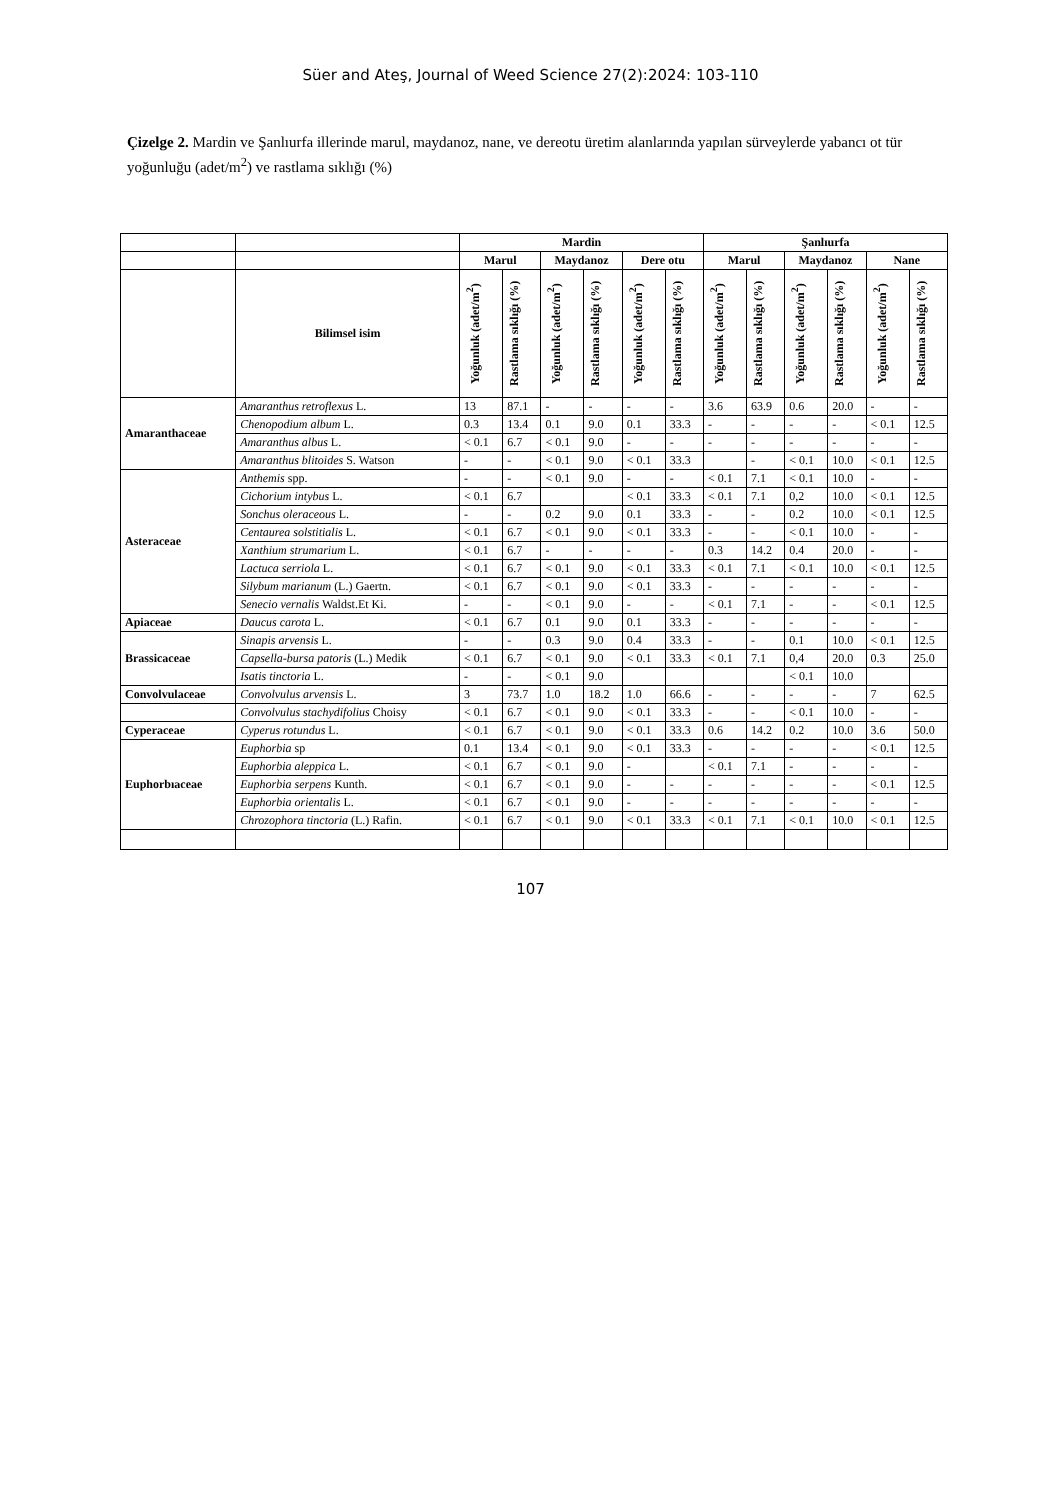Süer and Ateş, Journal of Weed Science 27(2):2024: 103-110
Çizelge 2. Mardin ve Şanlıurfa illerinde marul, maydanoz, nane, ve dereotu üretim alanlarında yapılan sürveylerde yabancı ot tür yoğunluğu (adet/m<sup>2</sup>) ve rastlama sıklığı (%)
| | | Mardin | | | | | | Şanlıurfa | | | | | |
| | | Marul | | Maydanoz | | Dere otu | | Marul | | Maydanoz | | Nane | |
| | Bilimsel isim | Yoğunluk (adet/m<sup>2</sup>) | Rastlama sıklığı (%) | Yoğunluk (adet/m<sup>2</sup>) | Rastlama sıklığı (%) | Yoğunluk (adet/m<sup>2</sup>) | Rastlama sıklığı (%) | Yoğunluk (adet/m<sup>2</sup>) | Rastlama sıklığı (%) | Yoğunluk (adet/m<sup>2</sup>) | Rastlama sıklığı (%) | Yoğunluk (adet/m<sup>2</sup>) | Rastlama sıklığı (%) |
| Amaranthaceae | Amaranthus retroflexus L. | 13 | 87.1 | - | - | - | - | 3.6 | 63.9 | 0.6 | 20.0 | - | - |
| | Chenopodium album L. | 0.3 | 13.4 | 0.1 | 9.0 | 0.1 | 33.3 | - | - | - | - | < 0.1 | 12.5 |
| | Amaranthus albus L. | < 0.1 | 6.7 | < 0.1 | 9.0 | - | - | - | - | - | - | - | - |
| | Amaranthus blitoides S. Watson | - | - | < 0.1 | 9.0 | < 0.1 | 33.3 | | - | < 0.1 | 10.0 | < 0.1 | 12.5 |
| Asteraceae | Anthemis spp. | - | - | < 0.1 | 9.0 | - | - | < 0.1 | 7.1 | < 0.1 | 10.0 | - | - |
| | Cichorium intybus L. | < 0.1 | 6.7 | | | < 0.1 | 33.3 | < 0.1 | 7.1 | 0,2 | 10.0 | < 0.1 | 12.5 |
| | Sonchus oleraceous L. | - | - | 0.2 | 9.0 | 0.1 | 33.3 | - | - | 0.2 | 10.0 | < 0.1 | 12.5 |
| | Centaurea solstitialis L. | < 0.1 | 6.7 | < 0.1 | 9.0 | < 0.1 | 33.3 | - | - | < 0.1 | 10.0 | - | - |
| | Xanthium strumarium L. | < 0.1 | 6.7 | - | - | - | - | 0.3 | 14.2 | 0.4 | 20.0 | - | - |
| | Lactuca serriola L. | < 0.1 | 6.7 | < 0.1 | 9.0 | < 0.1 | 33.3 | < 0.1 | 7.1 | < 0.1 | 10.0 | < 0.1 | 12.5 |
| | Silybum marianum (L.) Gaertn. | < 0.1 | 6.7 | < 0.1 | 9.0 | < 0.1 | 33.3 | - | - | - | - | - | - |
| | Senecio vernalis Waldst.Et Ki. | - | - | < 0.1 | 9.0 | - | - | < 0.1 | 7.1 | - | - | < 0.1 | 12.5 |
| Apiaceae | Daucus carota L. | < 0.1 | 6.7 | 0.1 | 9.0 | 0.1 | 33.3 | - | - | - | - | - | - |
| Brassicaceae | Sinapis arvensis L. | - | - | 0.3 | 9.0 | 0.4 | 33.3 | - | - | 0.1 | 10.0 | < 0.1 | 12.5 |
| | Capsella-bursa patoris (L.) Medik | < 0.1 | 6.7 | < 0.1 | 9.0 | < 0.1 | 33.3 | < 0.1 | 7.1 | 0,4 | 20.0 | 0.3 | 25.0 |
| | Isatis tinctoria L. | - | - | < 0.1 | 9.0 | | | | | < 0.1 | 10.0 | | |
| Convolvulaceae | Convolvulus arvensis L. | 3 | 73.7 | 1.0 | 18.2 | 1.0 | 66.6 | - | - | - | - | 7 | 62.5 |
| | Convolvulus stachydifolius Choisy | < 0.1 | 6.7 | < 0.1 | 9.0 | < 0.1 | 33.3 | - | - | < 0.1 | 10.0 | - | - |
| Cyperaceae | Cyperus rotundus L. | < 0.1 | 6.7 | < 0.1 | 9.0 | < 0.1 | 33.3 | 0.6 | 14.2 | 0.2 | 10.0 | 3.6 | 50.0 |
| Euphorbıaceae | Euphorbia sp | 0.1 | 13.4 | < 0.1 | 9.0 | < 0.1 | 33.3 | - | - | - | - | < 0.1 | 12.5 |
| | Euphorbia aleppica L. | < 0.1 | 6.7 | < 0.1 | 9.0 | - | | < 0.1 | 7.1 | - | - | - | - |
| | Euphorbia serpens Kunth. | < 0.1 | 6.7 | < 0.1 | 9.0 | - | - | - | - | - | - | < 0.1 | 12.5 |
| | Euphorbia orientalis L. | < 0.1 | 6.7 | < 0.1 | 9.0 | - | - | - | - | - | - | - | - |
| | Chrozophora tinctoria (L.) Rafin. | < 0.1 | 6.7 | < 0.1 | 9.0 | < 0.1 | 33.3 | < 0.1 | 7.1 | < 0.1 | 10.0 | < 0.1 | 12.5 |
107